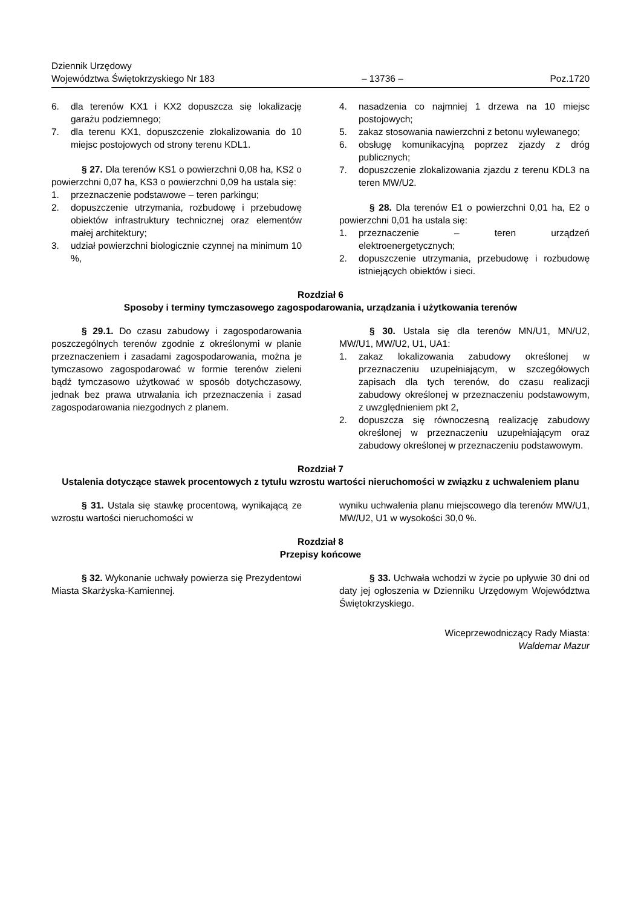Dziennik Urzędowy
Województwa Świętokrzyskiego Nr 183
– 13736 –
Poz.1720
6. dla terenów KX1 i KX2 dopuszcza się lokalizację garażu podziemnego;
7. dla terenu KX1, dopuszczenie zlokalizowania do 10 miejsc postojowych od strony terenu KDL1.
§ 27. Dla terenów KS1 o powierzchni 0,08 ha, KS2 o powierzchni 0,07 ha, KS3 o powierzchni 0,09 ha ustala się:
1. przeznaczenie podstawowe – teren parkingu;
2. dopuszczenie utrzymania, rozbudowę i przebudowę obiektów infrastruktury technicznej oraz elementów małej architektury;
3. udział powierzchni biologicznie czynnej na minimum 10 %,
4. nasadzenia co najmniej 1 drzewa na 10 miejsc postojowych;
5. zakaz stosowania nawierzchni z betonu wylewanego;
6. obsługę komunikacyjną poprzez zjazdy z dróg publicznych;
7. dopuszczenie zlokalizowania zjazdu z terenu KDL3 na teren MW/U2.
§ 28. Dla terenów E1 o powierzchni 0,01 ha, E2 o powierzchni 0,01 ha ustala się:
1. przeznaczenie – teren urządzeń elektroenergetycznych;
2. dopuszczenie utrzymania, przebudowę i rozbudowę istniejących obiektów i sieci.
Rozdział 6
Sposoby i terminy tymczasowego zagospodarowania, urządzania i użytkowania terenów
§ 29.1. Do czasu zabudowy i zagospodarowania poszczególnych terenów zgodnie z określonymi w planie przeznaczeniem i zasadami zagospodarowania, można je tymczasowo zagospodarować w formie terenów zieleni bądź tymczasowo użytkować w sposób dotychczasowy, jednak bez prawa utrwalania ich przeznaczenia i zasad zagospodarowania niezgodnych z planem.
§ 30. Ustala się dla terenów MN/U1, MN/U2, MW/U1, MW/U2, U1, UA1:
1. zakaz lokalizowania zabudowy określonej w przeznaczeniu uzupełniającym, w szczegółowych zapisach dla tych terenów, do czasu realizacji zabudowy określonej w przeznaczeniu podstawowym, z uwzględnieniem pkt 2,
2. dopuszcza się równoczesną realizację zabudowy określonej w przeznaczeniu uzupełniającym oraz zabudowy określonej w przeznaczeniu podstawowym.
Rozdział 7
Ustalenia dotyczące stawek procentowych z tytułu wzrostu wartości nieruchomości w związku z uchwaleniem planu
§ 31. Ustala się stawkę procentową, wynikającą ze wzrostu wartości nieruchomości w
wyniku uchwalenia planu miejscowego dla terenów MW/U1, MW/U2, U1 w wysokości 30,0 %.
Rozdział 8
Przepisy końcowe
§ 32. Wykonanie uchwały powierza się Prezydentowi Miasta Skarżyska-Kamiennej.
§ 33. Uchwała wchodzi w życie po upływie 30 dni od daty jej ogłoszenia w Dzienniku Urzędowym Województwa Świętokrzyskiego.
Wiceprzewodniczący Rady Miasta:
Waldemar Mazur